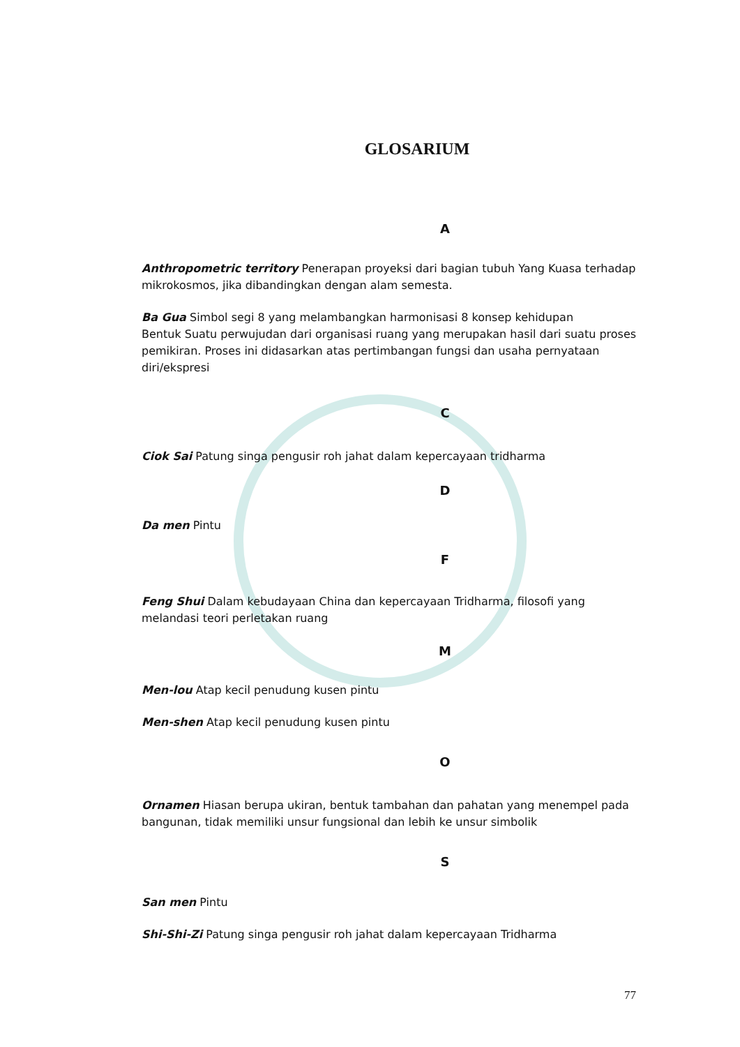GLOSARIUM
A
Anthropometric territory Penerapan proyeksi dari bagian tubuh Yang Kuasa terhadap mikrokosmos, jika dibandingkan dengan alam semesta.
Ba Gua Simbol segi 8 yang melambangkan harmonisasi 8 konsep kehidupan
Bentuk Suatu perwujudan dari organisasi ruang yang merupakan hasil dari suatu proses pemikiran. Proses ini didasarkan atas pertimbangan fungsi dan usaha pernyataan diri/ekspresi
C
Ciok Sai Patung singa pengusir roh jahat dalam kepercayaan tridharma
D
Da men Pintu
F
Feng Shui Dalam kebudayaan China dan kepercayaan Tridharma, filosofi yang melandasi teori perletakan ruang
M
Men-lou Atap kecil penudung kusen pintu
Men-shen Atap kecil penudung kusen pintu
O
Ornamen Hiasan berupa ukiran, bentuk tambahan dan pahatan yang menempel pada bangunan, tidak memiliki unsur fungsional dan lebih ke unsur simbolik
S
San men Pintu
Shi-Shi-Zi Patung singa pengusir roh jahat dalam kepercayaan Tridharma
77